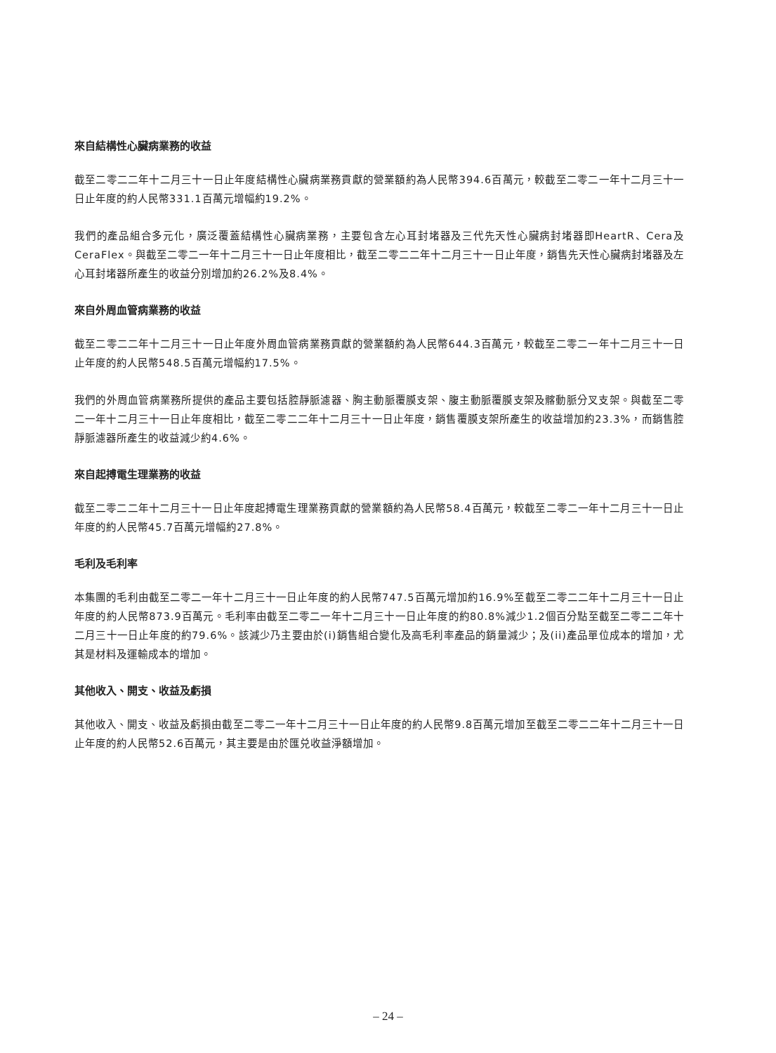來自結構性心臟病業務的收益
截至二零二二年十二月三十一日止年度結構性心臟病業務貢獻的營業額約為人民幣394.6百萬元，較截至二零二一年十二月三十一日止年度的約人民幣331.1百萬元增幅約19.2%。
我們的產品組合多元化，廣泛覆蓋結構性心臟病業務，主要包含左心耳封堵器及三代先天性心臟病封堵器即HeartR、Cera及CeraFlex。與截至二零二一年十二月三十一日止年度相比，截至二零二二年十二月三十一日止年度，銷售先天性心臟病封堵器及左心耳封堵器所產生的收益分別增加約26.2%及8.4%。
來自外周血管病業務的收益
截至二零二二年十二月三十一日止年度外周血管病業務貢獻的營業額約為人民幣644.3百萬元，較截至二零二一年十二月三十一日止年度的約人民幣548.5百萬元增幅約17.5%。
我們的外周血管病業務所提供的產品主要包括腔靜脈濾器、胸主動脈覆膜支架、腹主動脈覆膜支架及髂動脈分叉支架。與截至二零二一年十二月三十一日止年度相比，截至二零二二年十二月三十一日止年度，銷售覆膜支架所產生的收益增加約23.3%，而銷售腔靜脈濾器所產生的收益減少約4.6%。
來自起搏電生理業務的收益
截至二零二二年十二月三十一日止年度起搏電生理業務貢獻的營業額約為人民幣58.4百萬元，較截至二零二一年十二月三十一日止年度的約人民幣45.7百萬元增幅約27.8%。
毛利及毛利率
本集團的毛利由截至二零二一年十二月三十一日止年度的約人民幣747.5百萬元增加約16.9%至截至二零二二年十二月三十一日止年度的約人民幣873.9百萬元。毛利率由截至二零二一年十二月三十一日止年度的約80.8%減少1.2個百分點至截至二零二二年十二月三十一日止年度的約79.6%。該減少乃主要由於(i)銷售組合變化及高毛利率產品的銷量減少；及(ii)產品單位成本的增加，尤其是材料及運輸成本的增加。
其他收入、開支、收益及虧損
其他收入、開支、收益及虧損由截至二零二一年十二月三十一日止年度的約人民幣9.8百萬元增加至截至二零二二年十二月三十一日止年度的約人民幣52.6百萬元，其主要是由於匯兑收益淨額增加。
– 24 –